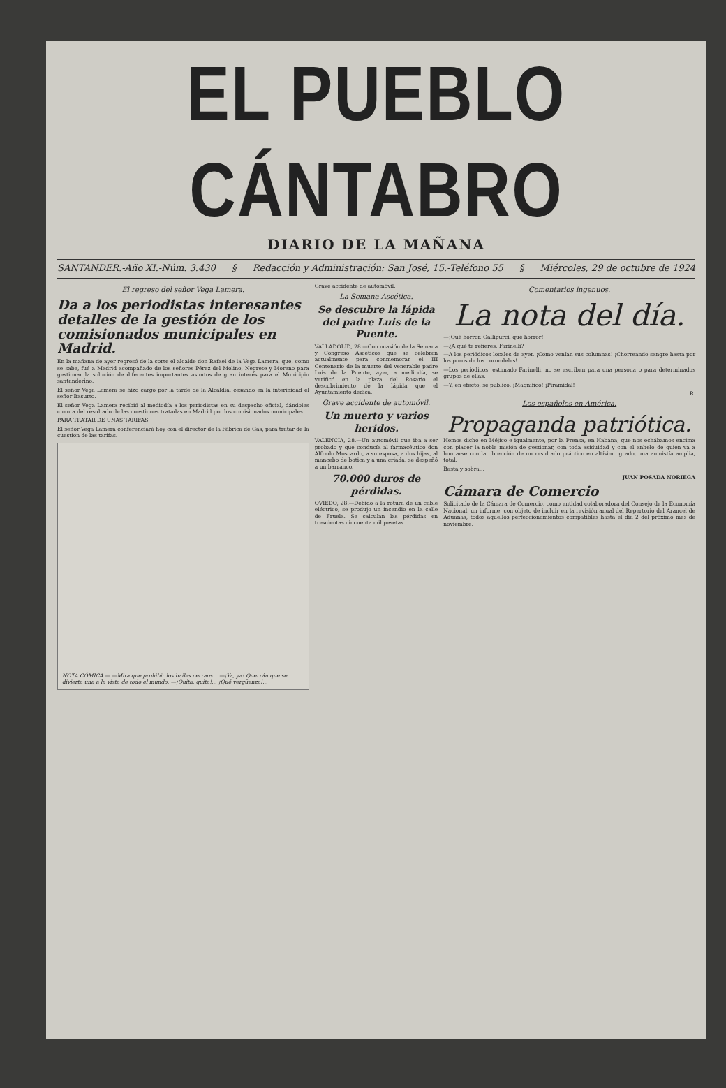EL PUEBLO CÁNTABRO
DIARIO DE LA MAÑANA
SANTANDER.-Año XI.-Núm. 3.430 § Redacción y Administración: San José, 15.-Teléfono 55 § Miércoles, 29 de octubre de 1924
El regreso del señor Vega Lamera.
Da a los periodistas interesantes detalles de la gestión de los comisionados municipales en Madrid.
En la mañana de ayer regresó de la corte el alcalde don Rafael de la Vega Lamera, que, como se sabe, fué a Madrid acompañado de los señores Pérez del Molino, Negrete y Moreno para gestionar la solución de diferentes importantes asuntos de gran interés para el Municipio santanderino.
El señor Vega Lamera se hizo cargo por la tarde de la Alcaldía, cesando en la interinidad el señor Basurto.
El señor Vega Lamera recibió al mediodía a los periodistas en su despacho oficial, dándoles cuenta del resultado de las cuestiones tratadas en Madrid por los comisionados municipales.
PARA TRATAR DE UNAS TARIFAS
El señor Vega Lamera conferenciará hoy con el director de la Fábrica de Gas, para tratar de la cuestión de las tarifas.
NOTA CÓMICA — —Mira que prohibir los bailes cerraos... —¡Ya, ya! Querrán que se divierta una a la vista de todo el mundo. —¡Quita, quita!... ¡Qué vergüenza!...
Grave accidente de automóvil.
La Semana Ascética.
Se descubre la lápida del padre Luis de la Puente.
VALLADOLID, 28.—Con ocasión de la Semana y Congreso Ascéticos que se celebran actualmente para conmemorar el III Centenario de la muerte del venerable padre Luis de la Puente, ayer, a mediodía, se verificó en la plaza del Rosario el descubrimiento de la lápida que el Ayuntamiento dedica.
Grave accidente de automóvil.
Un muerto y varios heridos.
VALENCIA, 28.—Un automóvil que iba a ser probado y que conducía al farmacéutico don Alfredo Moscardo, a su esposa, a dos hijas, al mancebo de botica y a una criada, se despeñó a un barranco.
70.000 duros de pérdidas.
OVIEDO, 28.—Debido a la rotura de un cable eléctrico, se produjo un incendio en la calle de Fruela. Se calculan las pérdidas en trescientas cincuenta mil pesetas.
Comentarios ingenuos.
La nota del día.
—¡Qué horror, Gallipurci, qué horror!
—¿A qué te refieres, Farinelli?
—A los periódicos locales de ayer. ¡Cómo venían sus columnas! ¡Chorreando sangre hasta por los poros de los corondeles!
—Los periódicos, estimado Farinelli, no se escriben para una persona o para determinados grupos de ellas.
—Y, en efecto, se publicó. ¡Magnífico! ¡Piramidal!
R.
Los españoles en América.
Propaganda patriótica.
Hemos dicho en Méjico e igualmente, por la Prensa, en Habana, que nos echábamos encima con placer la noble misión de gestionar, con toda asiduidad y con el anhelo de quien va a honrarse con la obtención de un resultado práctico en altísimo grado, una amnistía amplia, total.
Basta y sobra...
JUAN POSADA NORIEGA
Cámara de Comercio
Solicitado de la Cámara de Comercio, como entidad colaboradora del Consejo de la Economía Nacional, un informe, con objeto de incluir en la revisión anual del Repertorio del Arancel de Aduanas, todos aquellos perfeccionamientos compatibles hasta el día 2 del próximo mes de noviembre.